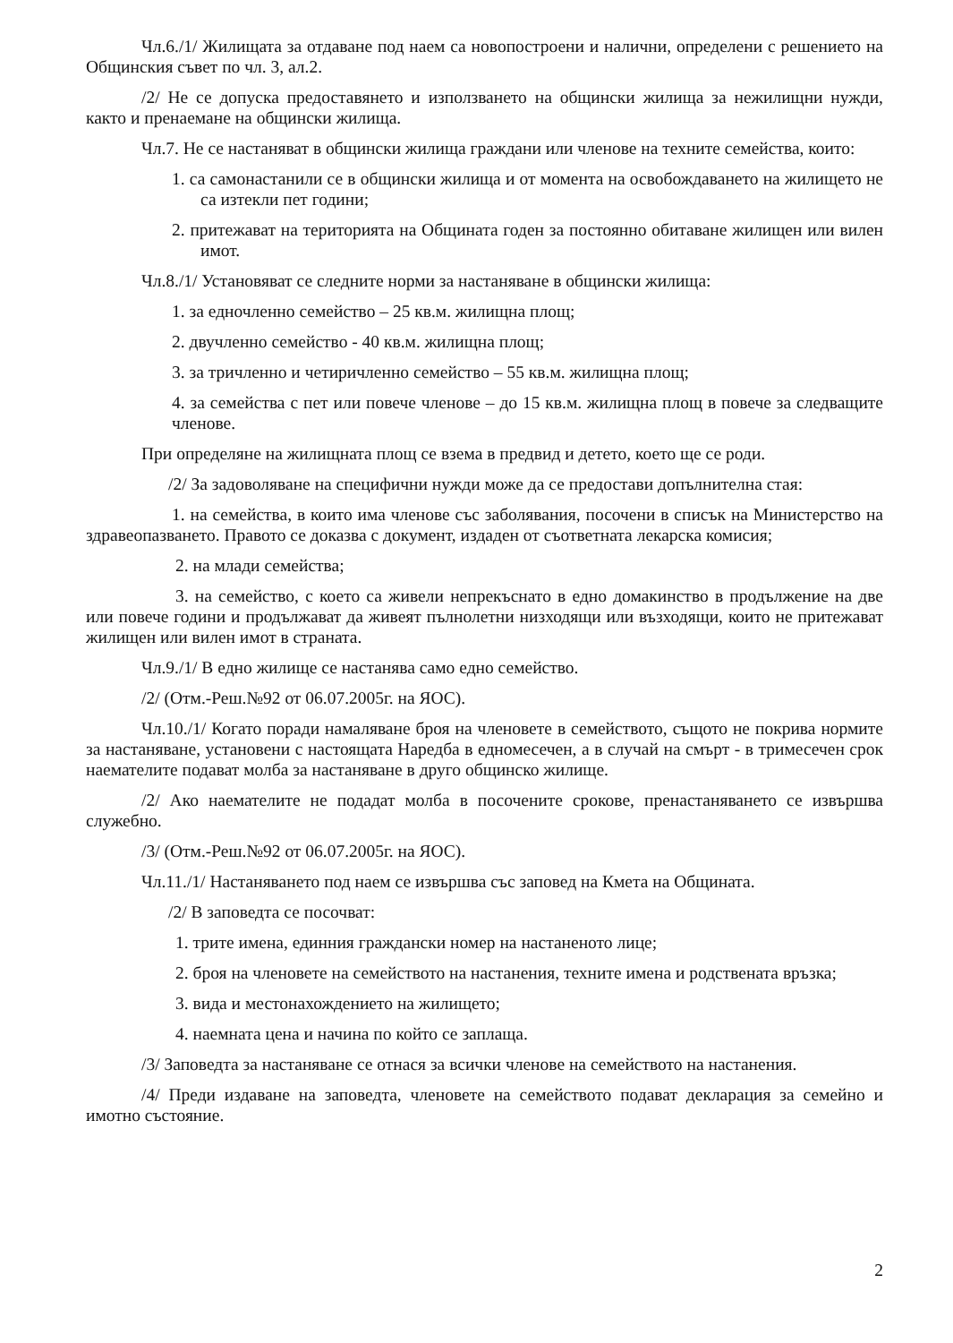Чл.6./1/ Жилищата за отдаване под наем са новопостроени и налични, определени с решението на Общинския съвет по чл. 3, ал.2.
/2/ Не се допуска предоставянето и използването на общински жилища за нежилищни нужди, както и пренаемане на общински жилища.
Чл.7. Не се настаняват в общински жилища граждани или членове на техните семейства, които:
1. са самонастанили се в общински жилища и от момента на освобождаването на жилището не са изтекли пет години;
2. притежават на територията на Общината годен за постоянно обитаване жилищен или вилен имот.
Чл.8./1/ Установяват се следните норми за настаняване в общински жилища:
1. за едночленно семейство – 25 кв.м. жилищна площ;
2. двучленно семейство - 40 кв.м. жилищна площ;
3. за тричленно и четиричленно семейство – 55 кв.м. жилищна площ;
4. за семейства с пет или повече членове – до 15 кв.м. жилищна площ в повече за следващите членове.
При определяне на жилищната площ се взема в предвид и детето, което ще се роди.
/2/ За задоволяване на специфични нужди може да се предостави допълнителна стая:
1. на семейства, в които има членове със заболявания, посочени в списък на Министерство на здравеопазването. Правото се доказва с документ, издаден от съответната лекарска комисия;
2. на млади семейства;
3. на семейство, с което са живели непрекъснато в едно домакинство в продължение на две или повече години и продължават да живеят пълнолетни низходящи или възходящи, които не притежават жилищен или вилен имот в страната.
Чл.9./1/ В едно жилище се настанява само едно семейство.
/2/ (Отм.-Реш.№92 от 06.07.2005г. на ЯОС).
Чл.10./1/ Когато поради намаляване броя на членовете в семейството, същото не покрива нормите за настаняване, установени с настоящата Наредба в едномесечен, а в случай на смърт - в тримесечен срок наемателите подават молба за настаняване в друго общинско жилище.
/2/ Ако наемателите не подадат молба в посочените срокове, пренастаняването се извършва служебно.
/3/ (Отм.-Реш.№92 от 06.07.2005г. на ЯОС).
Чл.11./1/ Настаняването под наем се извършва със заповед на Кмета на Общината.
/2/ В заповедта се посочват:
1. трите имена, единния граждански номер на настаненото лице;
2. броя на членовете на семейството на настанения, техните имена и родствената връзка;
3. вида и местонахождението на жилището;
4. наемната цена и начина по който се заплаща.
/3/ Заповедта за настаняване се отнася за всички членове на семейството на настанения.
/4/ Преди издаване на заповедта, членовете на семейството подават декларация за семейно и имотно състояние.
2